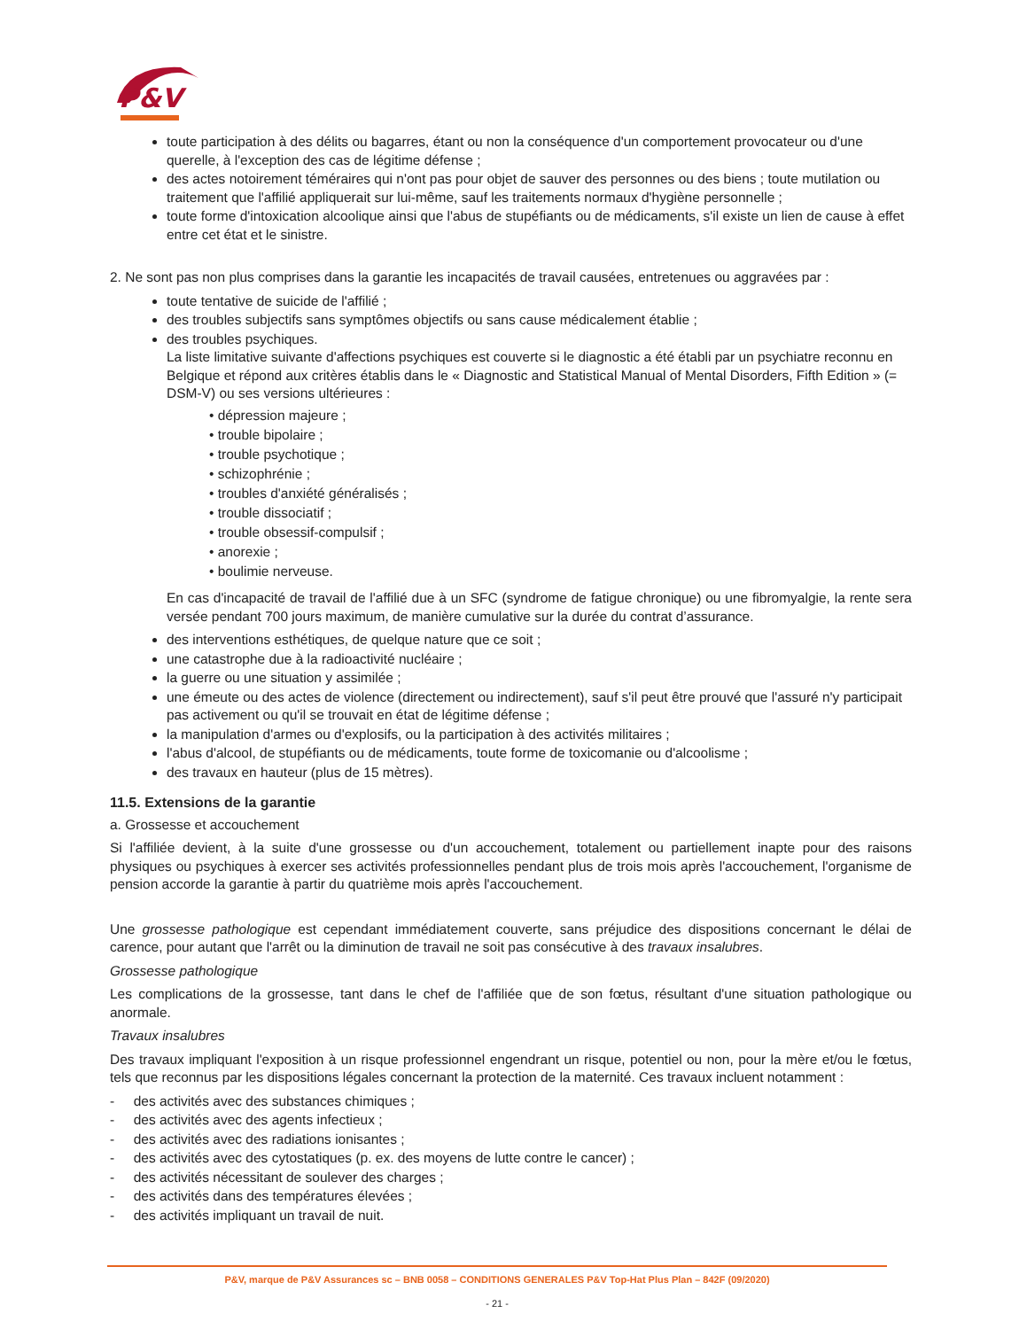P&V
toute participation à des délits ou bagarres, étant ou non la conséquence d'un comportement provocateur ou d'une querelle, à l'exception des cas de légitime défense ;
des actes notoirement téméraires qui n'ont pas pour objet de sauver des personnes ou des biens ; toute mutilation ou traitement que l'affilié appliquerait sur lui-même, sauf les traitements normaux d'hygiène personnelle ;
toute forme d'intoxication alcoolique ainsi que l'abus de stupéfiants ou de médicaments, s'il existe un lien de cause à effet entre cet état et le sinistre.
2. Ne sont pas non plus comprises dans la garantie les incapacités de travail causées, entretenues ou aggravées par :
toute tentative de suicide de l'affilié ;
des troubles subjectifs sans symptômes objectifs ou sans cause médicalement établie ;
des troubles psychiques.
La liste limitative suivante d'affections psychiques est couverte si le diagnostic a été établi par un psychiatre reconnu en Belgique et répond aux critères établis dans le « Diagnostic and Statistical Manual of Mental Disorders, Fifth Edition » (= DSM-V) ou ses versions ultérieures :
• dépression majeure ;
• trouble bipolaire ;
• trouble psychotique ;
• schizophrénie ;
• troubles d'anxiété généralisés ;
• trouble dissociatif ;
• trouble obsessif-compulsif ;
• anorexie ;
• boulimie nerveuse.
En cas d'incapacité de travail de l'affilié due à un SFC (syndrome de fatigue chronique) ou une fibromyalgie, la rente sera versée pendant 700 jours maximum, de manière cumulative sur la durée du contrat d’assurance.
des interventions esthétiques, de quelque nature que ce soit ;
une catastrophe due à la radioactivité nucléaire ;
la guerre ou une situation y assimilée ;
une émeute ou des actes de violence (directement ou indirectement), sauf s'il peut être prouvé que l'assuré n'y participait pas activement ou qu'il se trouvait en état de légitime défense ;
la manipulation d'armes ou d'explosifs, ou la participation à des activités militaires ;
l'abus d'alcool, de stupéfiants ou de médicaments, toute forme de toxicomanie ou d'alcoolisme ;
des travaux en hauteur (plus de 15 mètres).
11.5. Extensions de la garantie
a. Grossesse et accouchement
Si l'affiliée devient, à la suite d'une grossesse ou d'un accouchement, totalement ou partiellement inapte pour des raisons physiques ou psychiques à exercer ses activités professionnelles pendant plus de trois mois après l'accouchement, l'organisme de pension accorde la garantie à partir du quatrième mois après l'accouchement.
Une grossesse pathologique est cependant immédiatement couverte, sans préjudice des dispositions concernant le délai de carence, pour autant que l'arrêt ou la diminution de travail ne soit pas consécutive à des travaux insalubres.
Grossesse pathologique
Les complications de la grossesse, tant dans le chef de l'affiliée que de son fœtus, résultant d'une situation pathologique ou anormale.
Travaux insalubres
Des travaux impliquant l'exposition à un risque professionnel engendrant un risque, potentiel ou non, pour la mère et/ou le fœtus, tels que reconnus par les dispositions légales concernant la protection de la maternité. Ces travaux incluent notamment :
- des activités avec des substances chimiques ;
- des activités avec des agents infectieux ;
- des activités avec des radiations ionisantes ;
- des activités avec des cytostatiques (p. ex. des moyens de lutte contre le cancer) ;
- des activités nécessitant de soulever des charges ;
- des activités dans des températures élevées ;
- des activités impliquant un travail de nuit.
P&V, marque de P&V Assurances sc – BNB 0058 – CONDITIONS GENERALES P&V Top-Hat Plus Plan – 842F (09/2020)
- 21 -